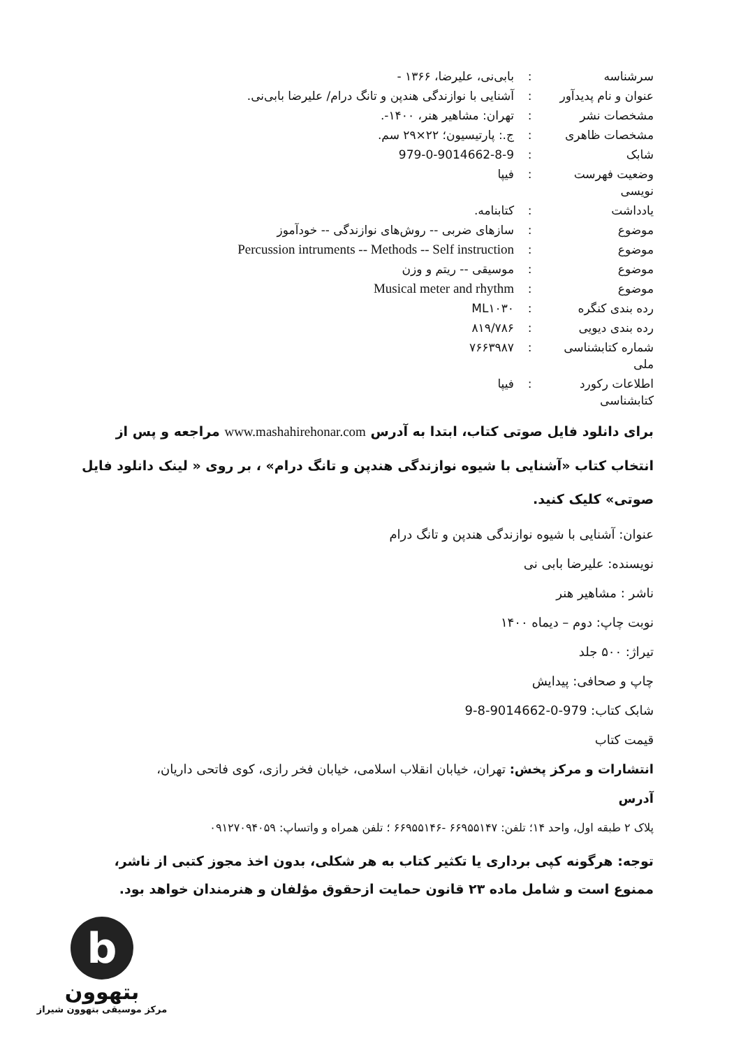| سرشناسه | : | بابی‌نی، علیرضا، ۱۳۶۶ - |
| عنوان و نام پدیدآور | : | آشنایی با نوازندگی هندپن و تانگ درام/ علیرضا بابی‌نی. |
| مشخصات نشر | : | تهران: مشاهیر هنر، ۱۴۰۰-. |
| مشخصات ظاهری | : | ج.: پارتیسیون؛ ۲۲×۲۹ سم. |
| شابک | : | 979-0-9014662-8-9 |
| وضعیت فهرست نویسی | : | فیپا |
| یادداشت | : | کتابنامه. |
| موضوع | : | سازهای ضربی -- روش‌های نوازندگی -- خودآموز |
| موضوع | : | Percussion intruments -- Methods -- Self instruction |
| موضوع | : | موسیقی -- ریتم و وزن |
| موضوع | : | Musical meter and rhythm |
| رده بندی کنگره | : | ML۱۰۳۰ |
| رده بندی دیویی | : | ۸۱۹/۷۸۶ |
| شماره کتابشناسی ملی | : | ۷۶۶۳۹۸۷ |
| اطلاعات رکورد کتابشناسی | : | فیپا |
برای دانلود فایل صوتی کتاب، ابتدا به آدرس www.mashahirehonar.com مراجعه و پس از انتخاب کتاب «آشنایی با شیوه نوازندگی هندپن و تانگ درام» ، بر روی « لینک دانلود فایل صوتی» کلیک کنید.
عنوان: آشنایی با شیوه نوازندگی هندپن و تانگ درام
نویسنده: علیرضا بابی نی
ناشر : مشاهیر هنر
نوبت چاپ: دوم – دیماه ۱۴۰۰
تیراژ: ۵۰۰ جلد
چاپ و صحافی: پیدایش
شابک کتاب: 979-0-9014662-8-9
قیمت کتاب
انتشارات و مرکز پخش: تهران، خیابان انقلاب اسلامی، خیابان فخر رازی، کوی فاتحی داریان،
آدرس
پلاک ۲ طبقه اول، واحد ۱۴؛ تلفن: ۶۶۹۵۵۱۴۷ -۶۶۹۵۵۱۴۶ ؛ تلفن همراه و واتساپ: ۰۹۱۲۷۰۹۴۰۵۹
توجه: هرگونه کپی برداری یا تکثیر کتاب به هر شکلی، بدون اخذ مجوز کتبی از ناشر، ممنوع است و شامل ماده ۲۳ قانون حمایت ازحقوق مؤلفان و هنرمندان خواهد بود.
b
بتهوون
مرکز موسیقی بتهوون شیراز